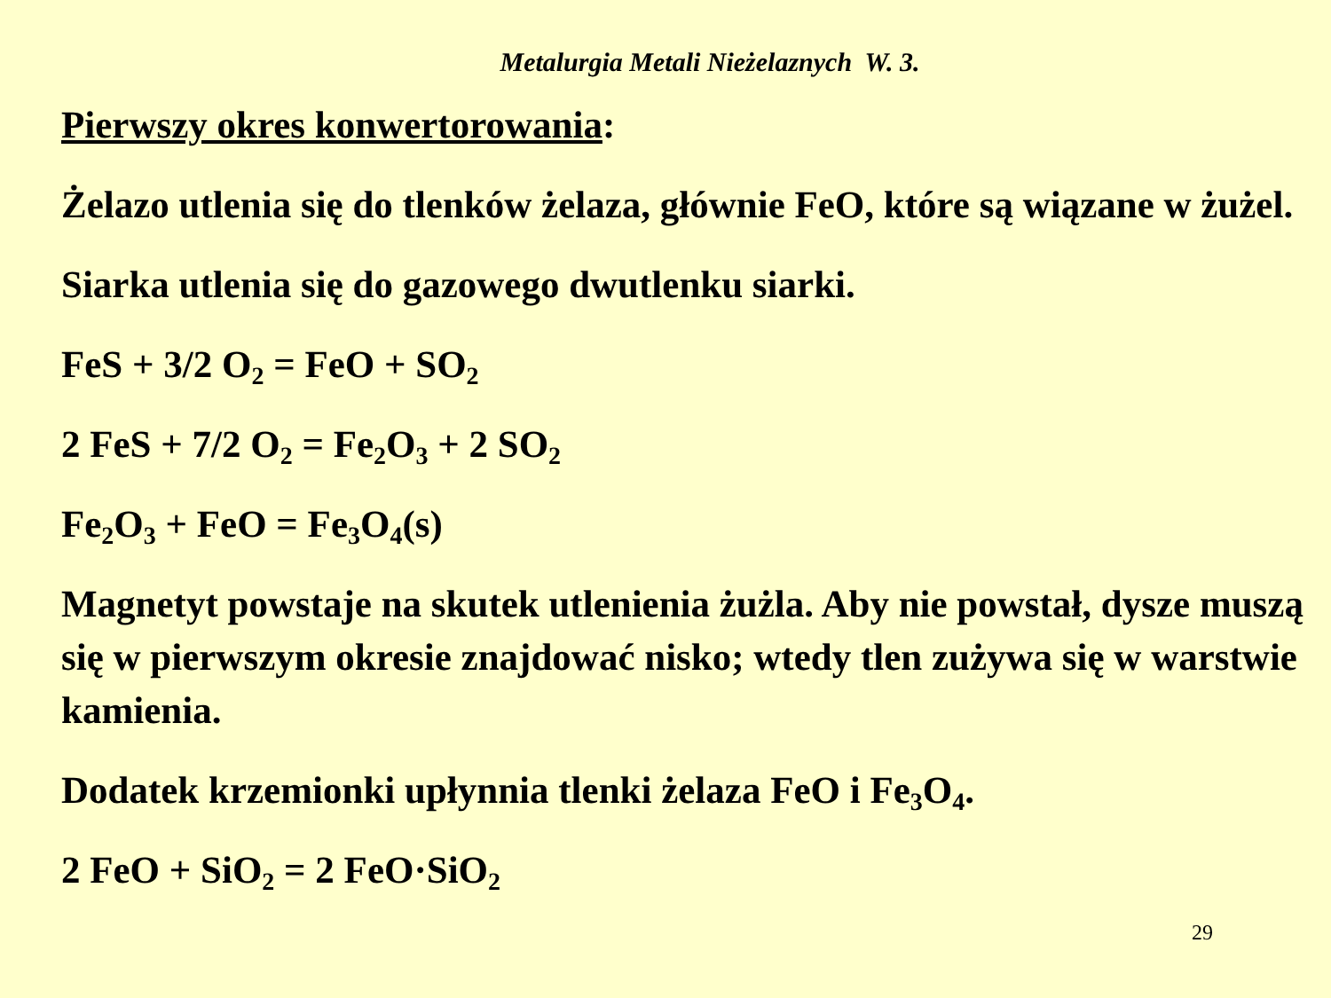Metalurgia Metali Nieżelaznych W. 3.
Pierwszy okres konwertorowania:
Żelazo utlenia się do tlenków żelaza, głównie FeO, które są wiązane w żużel.
Siarka utlenia się do gazowego dwutlenku siarki.
FeS + 3/2 O<sub>2</sub> = FeO + SO<sub>2</sub>
2 FeS + 7/2 O<sub>2</sub> = Fe<sub>2</sub>O<sub>3</sub> + 2 SO<sub>2</sub>
Fe<sub>2</sub>O<sub>3</sub> + FeO = Fe<sub>3</sub>O<sub>4</sub>(s)
Magnetyt powstaje na skutek utlenienia żużla. Aby nie powstał, dysze muszą się w pierwszym okresie znajdować nisko; wtedy tlen zużywa się w warstwie kamienia.
Dodatek krzemionki upłynnia tlenki żelaza FeO i Fe<sub>3</sub>O<sub>4</sub>.
2 FeO + SiO<sub>2</sub> = 2 FeO·SiO<sub>2</sub>
29